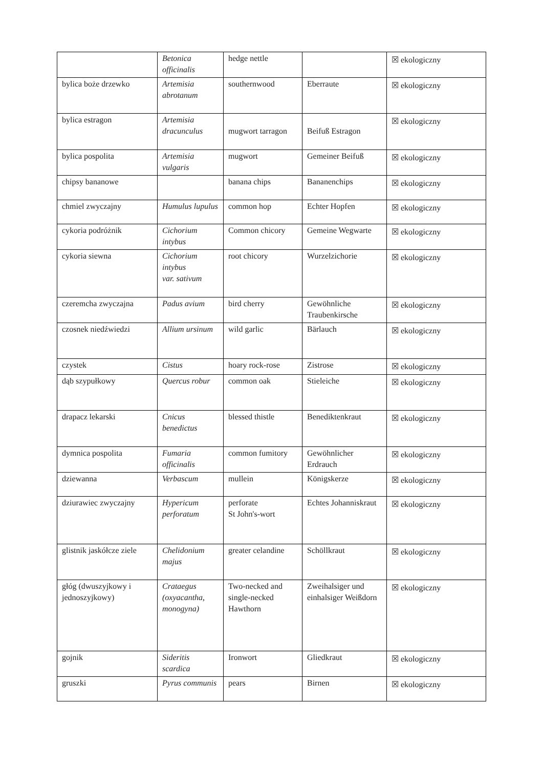| | Betonica officinalis | hedge nettle | | ☒ ekologiczny |
| bylica boże drzewko | Artemisia abrotanum | southernwood | Eberraute | ☒ ekologiczny |
| bylica estragon | Artemisia dracunculus | mugwort tarragon | Beifuß Estragon | ☒ ekologiczny |
| bylica pospolita | Artemisia vulgaris | mugwort | Gemeiner Beifuß | ☒ ekologiczny |
| chipsy bananowe | | banana chips | Bananenchips | ☒ ekologiczny |
| chmiel zwyczajny | Humulus lupulus | common hop | Echter Hopfen | ☒ ekologiczny |
| cykoria podróżnik | Cichorium intybus | Common chicory | Gemeine Wegwarte | ☒ ekologiczny |
| cykoria siewna | Cichorium intybus var. sativum | root chicory | Wurzelzichorie | ☒ ekologiczny |
| czeremcha zwyczajna | Padus avium | bird cherry | Gewöhnliche Traubenkirsche | ☒ ekologiczny |
| czosnek niedźwiedzi | Allium ursinum | wild garlic | Bärlauch | ☒ ekologiczny |
| czystek | Cistus | hoary rock-rose | Zistrose | ☒ ekologiczny |
| dąb szypułkowy | Quercus robur | common oak | Stieleiche | ☒ ekologiczny |
| drapacz lekarski | Cnicus benedictus | blessed thistle | Benediktenkraut | ☒ ekologiczny |
| dymnica pospolita | Fumaria officinalis | common fumitory | Gewöhnlicher Erdrauch | ☒ ekologiczny |
| dziewanna | Verbascum | mullein | Königskerze | ☒ ekologiczny |
| dziurawiec zwyczajny | Hypericum perforatum | perforate St John's-wort | Echtes Johanniskraut | ☒ ekologiczny |
| glistnik jaskółcze ziele | Chelidonium majus | greater celandine | Schöllkraut | ☒ ekologiczny |
| głóg (dwuszyjkowy i jednoszyjkowy) | Crataegus (oxyacantha, monogyna) | Two-necked and single-necked Hawthorn | Zweihalsiger und einhalsiger Weißdorn | ☒ ekologiczny |
| gojnik | Sideritis scardica | Ironwort | Gliedkraut | ☒ ekologiczny |
| gruszki | Pyrus communis | pears | Birnen | ☒ ekologiczny |